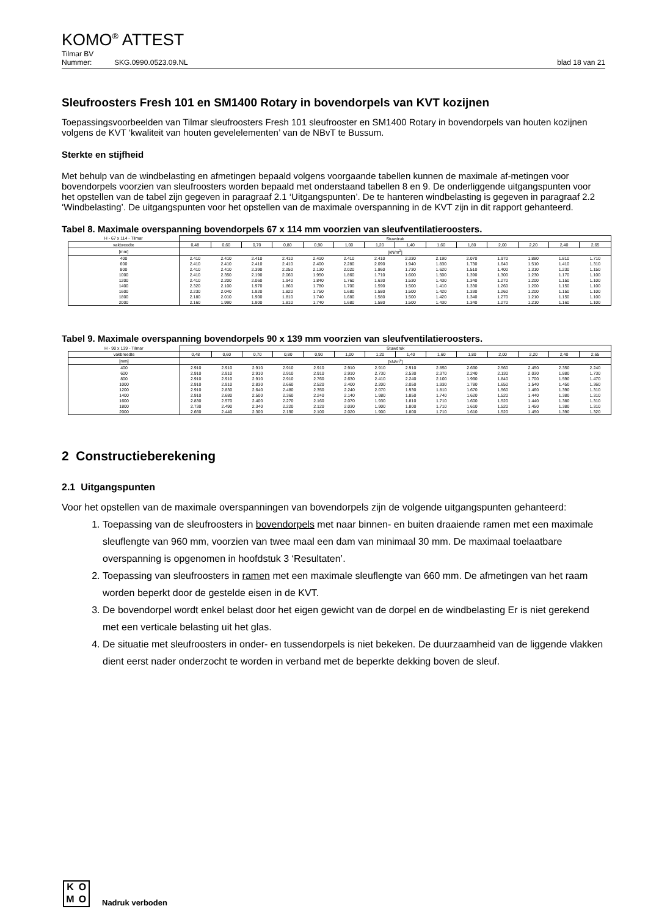KOMO<sup>®</sup> ATTEST
Tilmar BV
Nummer: SKG.0990.0523.09.NL blad 18 van 21
Sleufroosters Fresh 101 en SM1400 Rotary in bovendorpels van KVT kozijnen
Toepassingsvoorbeelden van Tilmar sleufroosters Fresh 101 sleufrooster en SM1400 Rotary in bovendorpels van houten kozijnen volgens de KVT ‘kwaliteit van houten gevelelementen’ van de NBvT te Bussum.
Sterkte en stijfheid
Met behulp van de windbelasting en afmetingen bepaald volgens voorgaande tabellen kunnen de maximale af-metingen voor bovendorpels voorzien van sleufroosters worden bepaald met onderstaand tabellen 8 en 9. De onderliggende uitgangspunten voor het opstellen van de tabel zijn gegeven in paragraaf 2.1 ‘Uitgangspunten’. De te hanteren windbelasting is gegeven in paragraaf 2.2 ‘Windbelasting’. De uitgangspunten voor het opstellen van de maximale overspanning in de KVT zijn in dit rapport gehanteerd.
Tabel 8. Maximale overspanning bovendorpels 67 x 114 mm voorzien van sleufventilatieroosters.
| H - 67 x 114 - Tilmar | Stuwdruk | | | | | | | | | | | | | |
| --- | --- | --- | --- | --- | --- | --- | --- | --- | --- | --- | --- | --- | --- | --- |
| vakbreedte | 0,48 | 0,60 | 0,70 | 0,80 | 0,90 | 1,00 | 1,20 | 1,40 | 1,60 | 1,80 | 2,00 | 2,20 | 2,40 | 2,65 |
| [mm] | [kN/m<sup>2</sup>] | | | | | | | | | | | | | |
| 400 | 2.410 | 2.410 | 2.410 | 2.410 | 2.410 | 2.410 | 2.410 | 2.330 | 2.190 | 2.070 | 1.970 | 1.880 | 1.810 | 1.710 |
| 600 | 2.410 | 2.410 | 2.410 | 2.410 | 2.400 | 2.280 | 2.090 | 1.940 | 1.830 | 1.730 | 1.640 | 1.510 | 1.410 | 1.310 |
| 800 | 2.410 | 2.410 | 2.390 | 2.250 | 2.130 | 2.020 | 1.860 | 1.730 | 1.620 | 1.510 | 1.400 | 1.310 | 1.230 | 1.150 |
| 1000 | 2.410 | 2.350 | 2.190 | 2.060 | 1.950 | 1.860 | 1.710 | 1.600 | 1.500 | 1.390 | 1.300 | 1.230 | 1.170 | 1.100 |
| 1200 | 2.410 | 2.200 | 2.060 | 1.940 | 1.840 | 1.760 | 1.630 | 1.530 | 1.430 | 1.340 | 1.270 | 1.200 | 1.150 | 1.100 |
| 1400 | 2.320 | 2.100 | 1.970 | 1.860 | 1.780 | 1.700 | 1.590 | 1.500 | 1.410 | 1.330 | 1.260 | 1.200 | 1.150 | 1.100 |
| 1600 | 2.230 | 2.040 | 1.920 | 1.820 | 1.750 | 1.680 | 1.580 | 1.500 | 1.420 | 1.330 | 1.260 | 1.200 | 1.150 | 1.100 |
| 1800 | 2.180 | 2.010 | 1.900 | 1.810 | 1.740 | 1.680 | 1.580 | 1.500 | 1.420 | 1.340 | 1.270 | 1.210 | 1.150 | 1.100 |
| 2000 | 2.160 | 1.990 | 1.900 | 1.810 | 1.740 | 1.680 | 1.580 | 1.500 | 1.430 | 1.340 | 1.270 | 1.210 | 1.160 | 1.100 |
Tabel 9. Maximale overspanning bovendorpels 90 x 139 mm voorzien van sleufventilatieroosters.
| H - 90 x 139 - Tilmar | Stuwdruk | | | | | | | | | | | | | |
| --- | --- | --- | --- | --- | --- | --- | --- | --- | --- | --- | --- | --- | --- | --- |
| vakbreedte | 0,48 | 0,60 | 0,70 | 0,80 | 0,90 | 1,00 | 1,20 | 1,40 | 1,60 | 1,80 | 2,00 | 2,20 | 2,40 | 2,65 |
| [mm] | [kN/m<sup>2</sup>] | | | | | | | | | | | | | |
| 400 | 2.910 | 2.910 | 2.910 | 2.910 | 2.910 | 2.910 | 2.910 | 2.910 | 2.850 | 2.690 | 2.560 | 2.450 | 2.350 | 2.240 |
| 600 | 2.910 | 2.910 | 2.910 | 2.910 | 2.910 | 2.910 | 2.730 | 2.530 | 2.370 | 2.240 | 2.130 | 2.030 | 1.880 | 1.730 |
| 800 | 2.910 | 2.910 | 2.910 | 2.910 | 2.760 | 2.630 | 2.410 | 2.240 | 2.100 | 1.990 | 1.840 | 1.700 | 1.590 | 1.470 |
| 1000 | 2.910 | 2.910 | 2.830 | 2.660 | 2.520 | 2.400 | 2.200 | 2.050 | 1.930 | 1.780 | 1.650 | 1.540 | 1.450 | 1.360 |
| 1200 | 2.910 | 2.830 | 2.640 | 2.480 | 2.350 | 2.240 | 2.070 | 1.930 | 1.810 | 1.670 | 1.560 | 1.460 | 1.390 | 1.310 |
| 1400 | 2.910 | 2.680 | 2.500 | 2.360 | 2.240 | 2.140 | 1.980 | 1.850 | 1.740 | 1.620 | 1.520 | 1.440 | 1.380 | 1.310 |
| 1600 | 2.830 | 2.570 | 2.400 | 2.270 | 2.160 | 2.070 | 1.930 | 1.810 | 1.710 | 1.600 | 1.520 | 1.440 | 1.380 | 1.310 |
| 1800 | 2.730 | 2.490 | 2.340 | 2.220 | 2.120 | 2.030 | 1.900 | 1.800 | 1.710 | 1.610 | 1.520 | 1.450 | 1.380 | 1.310 |
| 2000 | 2.660 | 2.440 | 2.300 | 2.190 | 2.100 | 2.020 | 1.900 | 1.800 | 1.710 | 1.610 | 1.520 | 1.450 | 1.390 | 1.320 |
2 Constructieberekening
2.1 Uitgangspunten
Voor het opstellen van de maximale overspanningen van bovendorpels zijn de volgende uitgangspunten gehanteerd:
1. Toepassing van de sleufroosters in bovendorpels met naar binnen- en buiten draaiende ramen met een maximale sleuflengte van 960 mm, voorzien van twee maal een dam van minimaal 30 mm. De maximaal toelaatbare overspanning is opgenomen in hoofdstuk 3 ‘Resultaten’.
2. Toepassing van sleufroosters in ramen met een maximale sleuflengte van 660 mm. De afmetingen van het raam worden beperkt door de gestelde eisen in de KVT.
3. De bovendorpel wordt enkel belast door het eigen gewicht van de dorpel en de windbelasting Er is niet gerekend met een verticale belasting uit het glas.
4. De situatie met sleufroosters in onder- en tussendorpels is niet bekeken. De duurzaamheid van de liggende vlakken dient eerst nader onderzocht te worden in verband met de beperkte dekking boven de sleuf.
KOMO
Nadruk verboden